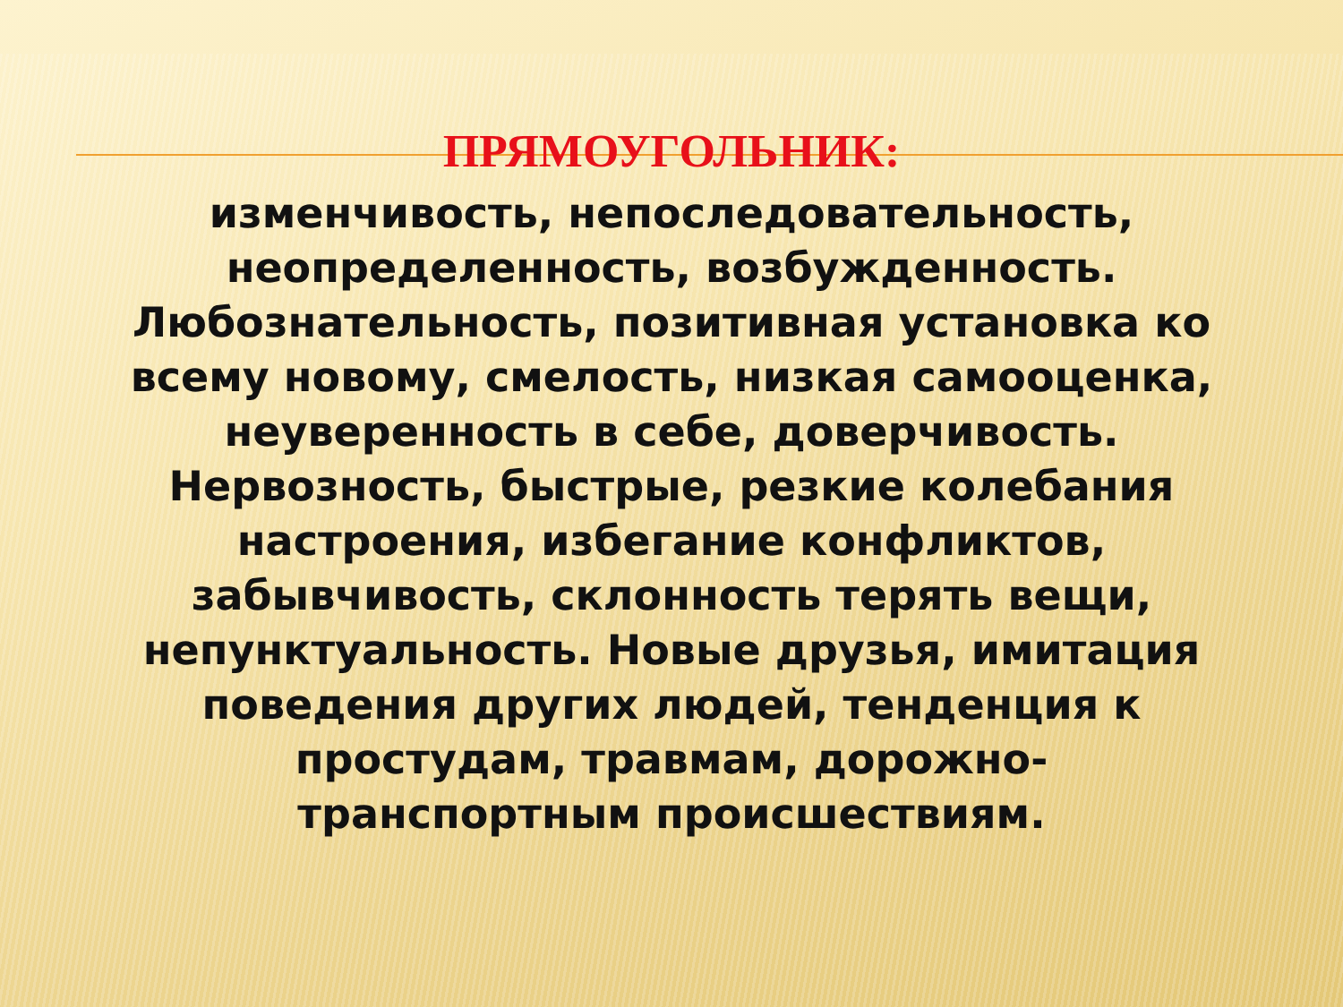ПРЯМОУГОЛЬНИК:
изменчивость, непоследовательность, неопределенность, возбужденность. Любознательность, позитивная установка ко всему новому, смелость, низкая самооценка, неуверенность в себе, доверчивость. Нервозность, быстрые, резкие колебания настроения, избегание конфликтов, забывчивость, склонность терять вещи, непунктуальность. Новые друзья, имитация поведения других людей, тенденция к простудам, травмам, дорожно-транспортным происшествиям.